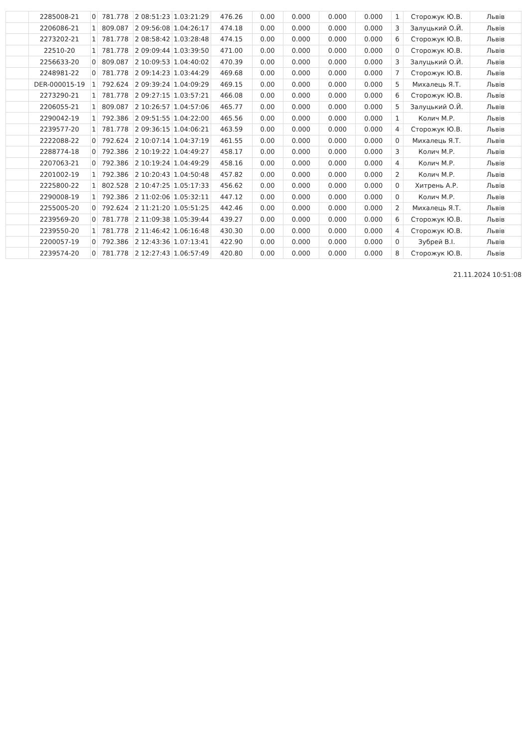| | 2285008-21 | 0 | 781.778 | 2 08:51:23 | 1.03:21:29 | 476.26 | 0.00 | 0.000 | 0.000 | 0.000 | 1 | Сторожук Ю.В. | Львів |
| | 2206086-21 | 1 | 809.087 | 2 09:56:08 | 1.04:26:17 | 474.18 | 0.00 | 0.000 | 0.000 | 0.000 | 3 | Залуцький О.Й. | Львів |
| | 2273202-21 | 1 | 781.778 | 2 08:58:42 | 1.03:28:48 | 474.15 | 0.00 | 0.000 | 0.000 | 0.000 | 6 | Сторожук Ю.В. | Львів |
| | 22510-20 | 1 | 781.778 | 2 09:09:44 | 1.03:39:50 | 471.00 | 0.00 | 0.000 | 0.000 | 0.000 | 0 | Сторожук Ю.В. | Львів |
| | 2256633-20 | 0 | 809.087 | 2 10:09:53 | 1.04:40:02 | 470.39 | 0.00 | 0.000 | 0.000 | 0.000 | 3 | Залуцький О.Й. | Львів |
| | 2248981-22 | 0 | 781.778 | 2 09:14:23 | 1.03:44:29 | 469.68 | 0.00 | 0.000 | 0.000 | 0.000 | 7 | Сторожук Ю.В. | Львів |
| | DER-000015-19 | 1 | 792.624 | 2 09:39:24 | 1.04:09:29 | 469.15 | 0.00 | 0.000 | 0.000 | 0.000 | 5 | Михалець Я.Т. | Львів |
| | 2273290-21 | 1 | 781.778 | 2 09:27:15 | 1.03:57:21 | 466.08 | 0.00 | 0.000 | 0.000 | 0.000 | 6 | Сторожук Ю.В. | Львів |
| | 2206055-21 | 1 | 809.087 | 2 10:26:57 | 1.04:57:06 | 465.77 | 0.00 | 0.000 | 0.000 | 0.000 | 5 | Залуцький О.Й. | Львів |
| | 2290042-19 | 1 | 792.386 | 2 09:51:55 | 1.04:22:00 | 465.56 | 0.00 | 0.000 | 0.000 | 0.000 | 1 | Колич М.Р. | Львів |
| | 2239577-20 | 1 | 781.778 | 2 09:36:15 | 1.04:06:21 | 463.59 | 0.00 | 0.000 | 0.000 | 0.000 | 4 | Сторожук Ю.В. | Львів |
| | 2222088-22 | 0 | 792.624 | 2 10:07:14 | 1.04:37:19 | 461.55 | 0.00 | 0.000 | 0.000 | 0.000 | 0 | Михалець Я.Т. | Львів |
| | 2288774-18 | 0 | 792.386 | 2 10:19:22 | 1.04:49:27 | 458.17 | 0.00 | 0.000 | 0.000 | 0.000 | 3 | Колич М.Р. | Львів |
| | 2207063-21 | 0 | 792.386 | 2 10:19:24 | 1.04:49:29 | 458.16 | 0.00 | 0.000 | 0.000 | 0.000 | 4 | Колич М.Р. | Львів |
| | 2201002-19 | 1 | 792.386 | 2 10:20:43 | 1.04:50:48 | 457.82 | 0.00 | 0.000 | 0.000 | 0.000 | 2 | Колич М.Р. | Львів |
| | 2225800-22 | 1 | 802.528 | 2 10:47:25 | 1.05:17:33 | 456.62 | 0.00 | 0.000 | 0.000 | 0.000 | 0 | Хитрень А.Р. | Львів |
| | 2290008-19 | 1 | 792.386 | 2 11:02:06 | 1.05:32:11 | 447.12 | 0.00 | 0.000 | 0.000 | 0.000 | 0 | Колич М.Р. | Львів |
| | 2255005-20 | 0 | 792.624 | 2 11:21:20 | 1.05:51:25 | 442.46 | 0.00 | 0.000 | 0.000 | 0.000 | 2 | Михалець Я.Т. | Львів |
| | 2239569-20 | 0 | 781.778 | 2 11:09:38 | 1.05:39:44 | 439.27 | 0.00 | 0.000 | 0.000 | 0.000 | 6 | Сторожук Ю.В. | Львів |
| | 2239550-20 | 1 | 781.778 | 2 11:46:42 | 1.06:16:48 | 430.30 | 0.00 | 0.000 | 0.000 | 0.000 | 4 | Сторожук Ю.В. | Львів |
| | 2200057-19 | 0 | 792.386 | 2 12:43:36 | 1.07:13:41 | 422.90 | 0.00 | 0.000 | 0.000 | 0.000 | 0 | Зубрей В.І. | Львів |
| | 2239574-20 | 0 | 781.778 | 2 12:27:43 | 1.06:57:49 | 420.80 | 0.00 | 0.000 | 0.000 | 0.000 | 8 | Сторожук Ю.В. | Львів |
21.11.2024 10:51:08